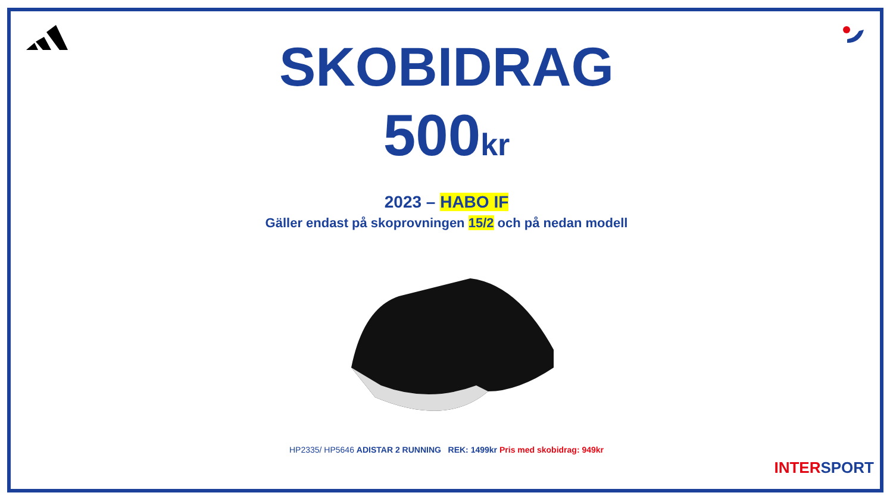SKOBIDRAG
500kr
2023 – HABO IF
Gäller endast på skoprovningen 15/2 och på nedan modell
HP2335/ HP5646 ADISTAR 2 RUNNING REK: 1499kr Pris med skobidrag: 949kr
INTERSPORT